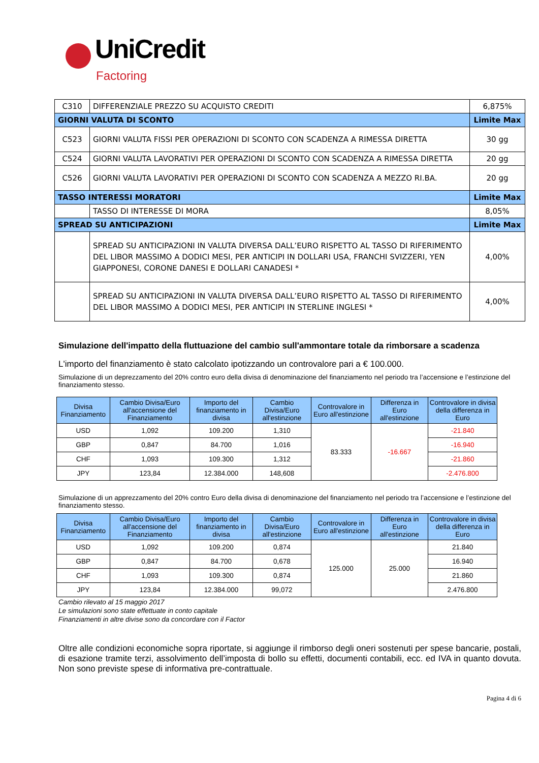UniCredit
Factoring
| C310 | DIFFERENZIALE PREZZO SU ACQUISTO CREDITI | 6,875% |
| GIORNI VALUTA DI SCONTO | | Limite Max |
| C523 | GIORNI VALUTA FISSI PER OPERAZIONI DI SCONTO CON SCADENZA A RIMESSA DIRETTA | 30 gg |
| C524 | GIORNI VALUTA LAVORATIVI PER OPERAZIONI DI SCONTO CON SCADENZA A RIMESSA DIRETTA | 20 gg |
| C526 | GIORNI VALUTA LAVORATIVI PER OPERAZIONI DI SCONTO CON SCADENZA A MEZZO RI.BA. | 20 gg |
| TASSO INTERESSI MORATORI | | Limite Max |
| | TASSO DI INTERESSE DI MORA | 8,05% |
| SPREAD SU ANTICIPAZIONI | | Limite Max |
| | SPREAD SU ANTICIPAZIONI IN VALUTA DIVERSA DALL’EURO RISPETTO AL TASSO DI RIFERIMENTO DEL LIBOR MASSIMO A DODICI MESI, PER ANTICIPI IN DOLLARI USA, FRANCHI SVIZZERI, YEN GIAPPONESI, CORONE DANESI E DOLLARI CANADESI * | 4,00% |
| | SPREAD SU ANTICIPAZIONI IN VALUTA DIVERSA DALL’EURO RISPETTO AL TASSO DI RIFERIMENTO DEL LIBOR MASSIMO A DODICI MESI, PER ANTICIPI IN STERLINE INGLESI * | 4,00% |
Simulazione dell'impatto della fluttuazione del cambio sull'ammontare totale da rimborsare a scadenza
L'importo del finanziamento è stato calcolato ipotizzando un controvalore pari a € 100.000.
Simulazione di un deprezzamento del 20% contro euro della divisa di denominazione del finanziamento nel periodo tra l’accensione e l’estinzione del finanziamento stesso.
| Divisa Finanziamento | Cambio Divisa/Euro all'accensione del Finanziamento | Importo del finanziamento in divisa | Cambio Divisa/Euro all'estinzione | Controvalore in Euro all'estinzione | Differenza in Euro all'estinzione | Controvalore in divisa della differenza in Euro |
| --- | --- | --- | --- | --- | --- | --- |
| USD | 1,092 | 109.200 | 1,310 | 83.333 | -16.667 | -21.840 |
| GBP | 0,847 | 84.700 | 1,016 | | | -16.940 |
| CHF | 1,093 | 109.300 | 1,312 | | | -21.860 |
| JPY | 123,84 | 12.384.000 | 148,608 | | | -2.476.800 |
Simulazione di un apprezzamento del 20% contro Euro della divisa di denominazione del finanziamento nel periodo tra l’accensione e l’estinzione del finanziamento stesso.
| Divisa Finanziamento | Cambio Divisa/Euro all'accensione del Finanziamento | Importo del finanziamento in divisa | Cambio Divisa/Euro all'estinzione | Controvalore in Euro all'estinzione | Differenza in Euro all'estinzione | Controvalore in divisa della differenza in Euro |
| --- | --- | --- | --- | --- | --- | --- |
| USD | 1,092 | 109.200 | 0,874 | 125.000 | 25.000 | 21.840 |
| GBP | 0,847 | 84.700 | 0,678 | | | 16.940 |
| CHF | 1,093 | 109.300 | 0,874 | | | 21.860 |
| JPY | 123,84 | 12.384.000 | 99,072 | | | 2.476.800 |
Cambio rilevato al 15 maggio 2017
Le simulazioni sono state effettuate in conto capitale
Finanziamenti in altre divise sono da concordare con il Factor
Oltre alle condizioni economiche sopra riportate, si aggiunge il rimborso degli oneri sostenuti per spese bancarie, postali, di esazione tramite terzi, assolvimento dell’imposta di bollo su effetti, documenti contabili, ecc. ed IVA in quanto dovuta. Non sono previste spese di informativa pre-contrattuale.
Pagina 4 di 6